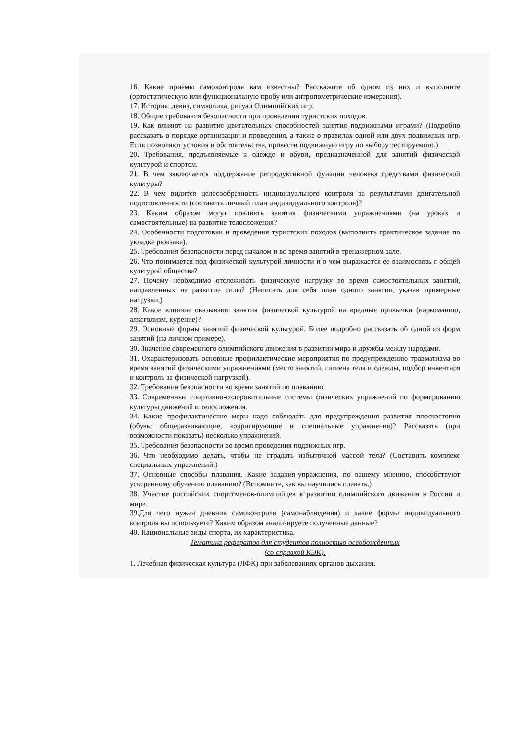16. Какие приемы самоконтроля вам известны? Расскажите об одном из них и выполните (ортостатическую или функциональную пробу или антропометрические измерения).
17. История, девиз, символика, ритуал Олимпийских игр.
18. Общие требования безопасности при проведении туристских походов.
19. Как влияют на развитие двигательных способностей занятия подвижными играми? (Подробно рассказать о порядке организации и проведения, а также о правилах одной или двух подвижных игр. Если позволяют условия и обстоятельства, провести подвижную игру по выбору тестируемого.)
20. Требования, предъявляемые к одежде и обуви, предназначенной для занятий физической культурой и спортом.
21. В чем заключается поддержание репродуктивной функции человека средствами физической культуры?
22. В чем видится целесообразность индивидуального контроля за результатами двигательной подготовленности (составить личный план индивидуального контроля)?
23. Каким образом могут повлиять занятия физическими упражнениями (на уроках и самостоятельные) на развитие телосложения?
24. Особенности подготовки и проведения туристских походов (выполнить практическое задание по укладке рюкзака).
25. Требования безопасности перед началом и во время занятий в тренажерном зале.
26. Что понимается под физической культурой личности и в чем выражается ее взаимосвязь с общей культурой общества?
27. Почему необходимо отслеживать физическую нагрузку во время самостоятельных занятий, направленных на развитие силы? (Написать для себя план одного занятия, указав примерные нагрузки.)
28. Какое влияние оказывают занятия физической культурой на вредные привычки (наркоманию, алкоголизм, курение)?
29. Основные формы занятий физической культурой. Более подробно рассказать об одной из форм занятий (на личном примере).
30. Значение современного олимпийского движения в развитии мира и дружбы между народами.
31. Охарактеризовать основные профилактические мероприятия по предупреждению травматизма во время занятий физическими упражнениями (место занятий, гигиена тела и одежды, подбор инвентаря и контроль за физической нагрузкой).
32. Требования безопасности во время занятий по плаванию.
33. Современные спортивно-оздоровительные системы физических упражнений по формированию культуры движений и телосложения.
34. Какие профилактические меры надо соблюдать для предупреждения развития плоскостопия (обувь; общеразвивающие, корригирующие и специальные упражнения)? Рассказать (при возможности показать) несколько упражнений.
35. Требования безопасности во время проведения подвижных игр.
36. Что необходимо делать, чтобы не страдать избыточной массой тела? (Составить комплекс специальных упражнений.)
37. Основные способы плавания. Какие задания-упражнения, по вашему мнению, способствуют ускоренному обучению плаванию? (Вспомните, как вы научились плавать.)
38. Участие российских спортсменов-олимпийцев в развитии олимпийского движения в России и мире.
39.Для чего нужен дневник самоконтроля (самонаблюдения) и какие формы индивидуального контроля вы используете? Каким образом анализируете полученные данные?
40. Национальные виды спорта, их характеристика.
Тематика рефератов для студентов полностью освобожденных
(со справкой КЭК).
1. Лечебная физическая культура (ЛФК) при заболеваниях органов дыхания.